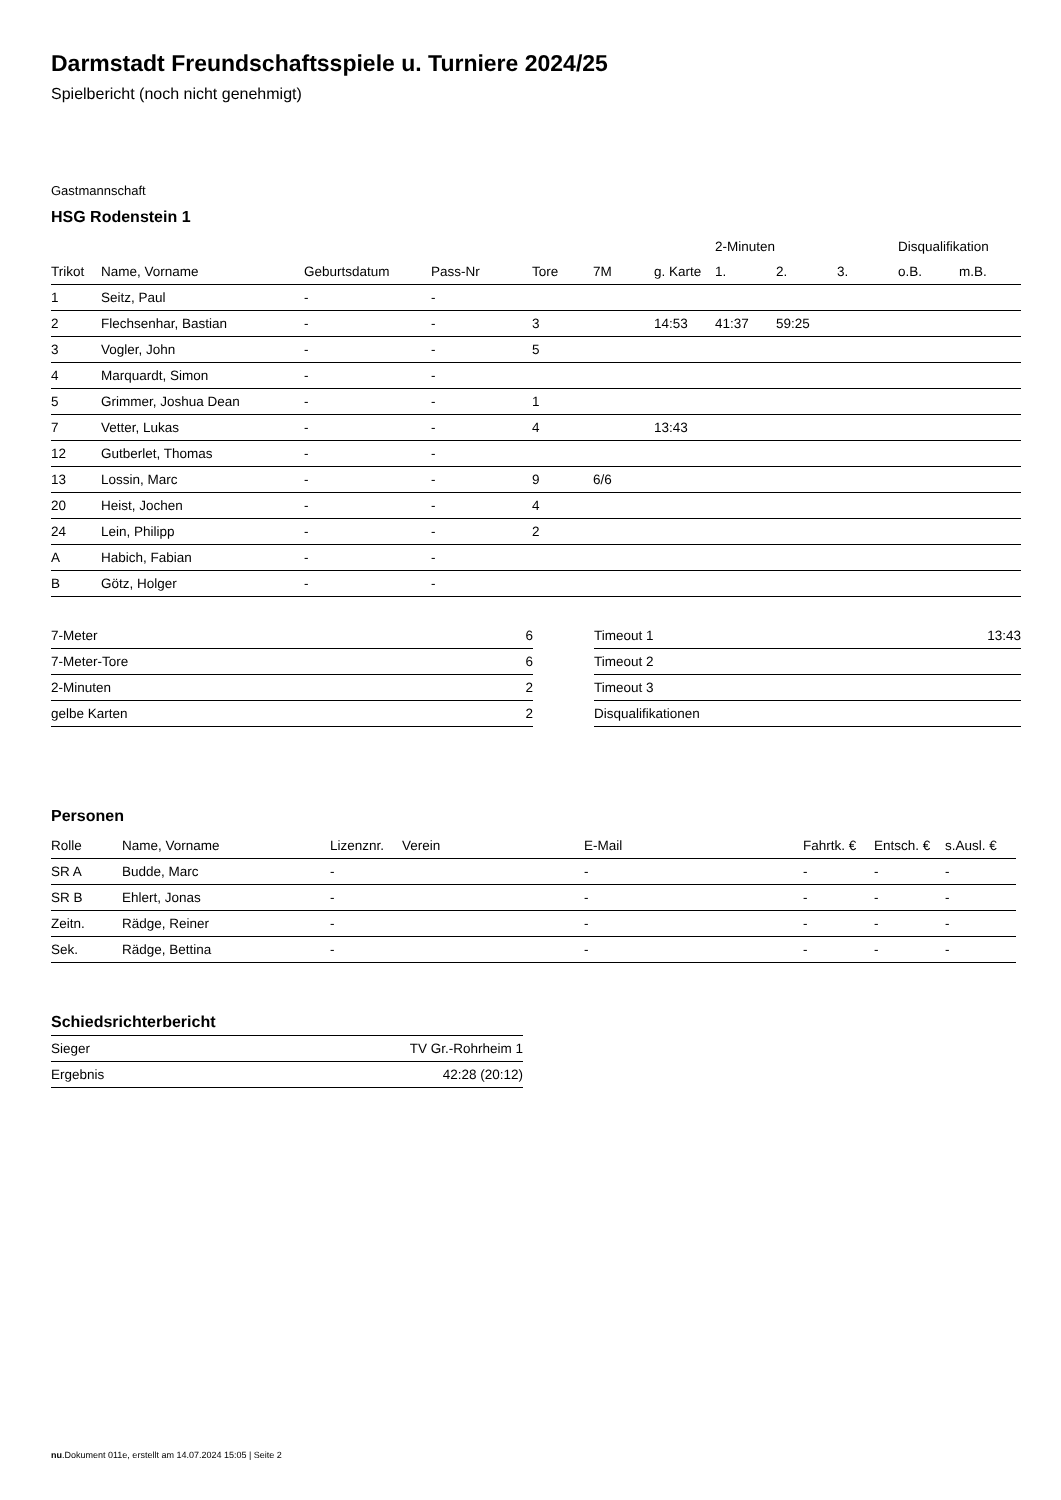Darmstadt Freundschaftsspiele u. Turniere 2024/25
Spielbericht (noch nicht genehmigt)
Gastmannschaft
HSG Rodenstein 1
| | | | | | | | 2-Minuten | | | Disqualifikation | |
| --- | --- | --- | --- | --- | --- | --- | --- | --- | --- | --- | --- |
| Trikot | Name, Vorname | Geburtsdatum | Pass-Nr | Tore | 7M | g. Karte | 1. | 2. | 3. | o.B. | m.B. |
| 1 | Seitz, Paul | - | - | | | | | | | | |
| 2 | Flechsenhar, Bastian | - | - | 3 | | 14:53 | 41:37 | 59:25 | | | |
| 3 | Vogler, John | - | - | 5 | | | | | | | |
| 4 | Marquardt, Simon | - | - | | | | | | | | |
| 5 | Grimmer, Joshua Dean | - | - | 1 | | | | | | | |
| 7 | Vetter, Lukas | - | - | 4 | | 13:43 | | | | | |
| 12 | Gutberlet, Thomas | - | - | | | | | | | | |
| 13 | Lossin, Marc | - | - | 9 | 6/6 | | | | | | |
| 20 | Heist, Jochen | - | - | 4 | | | | | | | |
| 24 | Lein, Philipp | - | - | 2 | | | | | | | |
| A | Habich, Fabian | - | - | | | | | | | | |
| B | Götz, Holger | - | - | | | | | | | | |
| 7-Meter | 6 |
| 7-Meter-Tore | 6 |
| 2-Minuten | 2 |
| gelbe Karten | 2 |
| Timeout 1 | 13:43 |
| Timeout 2 | |
| Timeout 3 | |
| Disqualifikationen | |
Personen
| Rolle | Name, Vorname | Lizenznr. | Verein | E-Mail | Fahrtk. € | Entsch. € | s.Ausl. € |
| --- | --- | --- | --- | --- | --- | --- | --- |
| SR A | Budde, Marc | - | | - | - | - | - |
| SR B | Ehlert, Jonas | - | | - | - | - | - |
| Zeitn. | Rädge, Reiner | - | | - | - | - | - |
| Sek. | Rädge, Bettina | - | | - | - | - | - |
Schiedsrichterbericht
| Sieger | TV Gr.-Rohrheim 1 |
| Ergebnis | 42:28 (20:12) |
nu.Dokument 011e, erstellt am 14.07.2024 15:05 | Seite 2